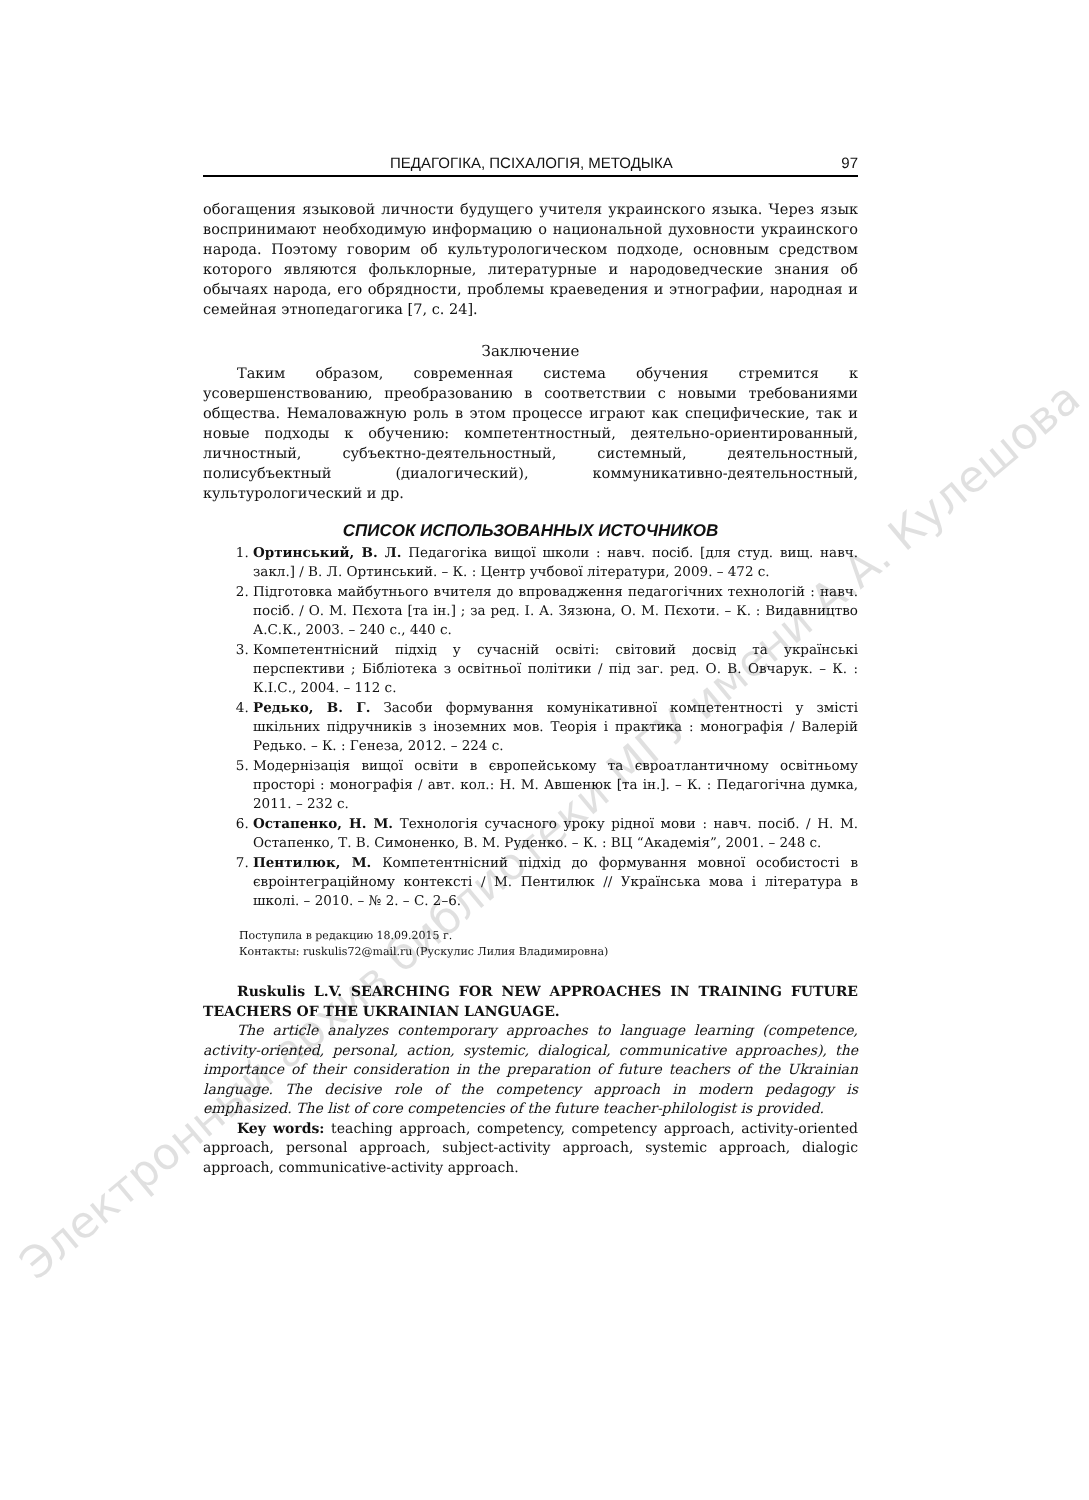ПЕДАГОГІКА, ПСІХАЛОГІЯ, МЕТОДЫКА 97
обогащения языковой личности будущего учителя украинского языка. Через язык воспринимают необходимую информацию о национальной духовности украинского народа. Поэтому говорим об культурологическом подходе, основным средством которого являются фольклорные, литературные и народоведческие знания об обычаях народа, его обрядности, проблемы краеведения и этнографии, народная и семейная этнопедагогика [7, с. 24].
Заключение
Таким образом, современная система обучения стремится к усовершенствованию, преобразованию в соответствии с новыми требованиями общества. Немаловажную роль в этом процессе играют как специфические, так и новые подходы к обучению: компетентностный, деятельно-ориентированный, личностный, субъектно-деятельностный, системный, деятельностный, полисубъектный (диалогический), коммуникативно-деятельностный, культурологический и др.
СПИСОК ИСПОЛЬЗОВАННЫХ ИСТОЧНИКОВ
1. Ортинський, В. Л. Педагогіка вищої школи : навч. посіб. [для студ. вищ. навч. закл.] / В. Л. Ортинський. – К. : Центр учбової літератури, 2009. – 472 с.
2. Підготовка майбутнього вчителя до впровадження педагогічних технологій : навч. посіб. / О. М. Пєхота [та ін.] ; за ред. І. А. Зязюна, О. М. Пєхоти. – К. : Видавництво А.С.К., 2003. – 240 с., 440 с.
3. Компетентнісний підхід у сучасній освіті: світовий досвід та українські перспективи ; Бібліотека з освітньої політики / під заг. ред. О. В. Овчарук. – К. : К.І.С., 2004. – 112 с.
4. Редько, В. Г. Засоби формування комунікативної компетентності у змісті шкільних підручників з іноземних мов. Теорія і практика : монографія / Валерій Редько. – К. : Генеза, 2012. – 224 с.
5. Модернізація вищої освіти в європейському та євроатлантичному освітньому просторі : монографія / авт. кол.: Н. М. Авшенюк [та ін.]. – К. : Педагогічна думка, 2011. – 232 с.
6. Остапенко, Н. М. Технологія сучасного уроку рідної мови : навч. посіб. / Н. М. Остапенко, Т. В. Симоненко, В. М. Руденко. – К. : ВЦ “Академія”, 2001. – 248 с.
7. Пентилюк, М. Компетентнісний підхід до формування мовної особистості в євроінтеграційному контексті / М. Пентилюк // Українська мова і література в школі. – 2010. – № 2. – С. 2–6.
Поступила в редакцию 18.09.2015 г.
Контакты: ruskulis72@mail.ru (Рускулис Лилия Владимировна)
Ruskulis L.V. SEARCHING FOR NEW APPROACHES IN TRAINING FUTURE TEACHERS OF THE UKRAINIAN LANGUAGE.
The article analyzes contemporary approaches to language learning (competence, activity-oriented, personal, action, systemic, dialogical, communicative approaches), the importance of their consideration in the preparation of future teachers of the Ukrainian language. The decisive role of the competency approach in modern pedagogy is emphasized. The list of core competencies of the future teacher-philologist is provided.
Key words: teaching approach, competency, competency approach, activity-oriented approach, personal approach, subject-activity approach, systemic approach, dialogic approach, communicative-activity approach.
Электронный архив библиотеки МГУ имени А.А. Кулешова